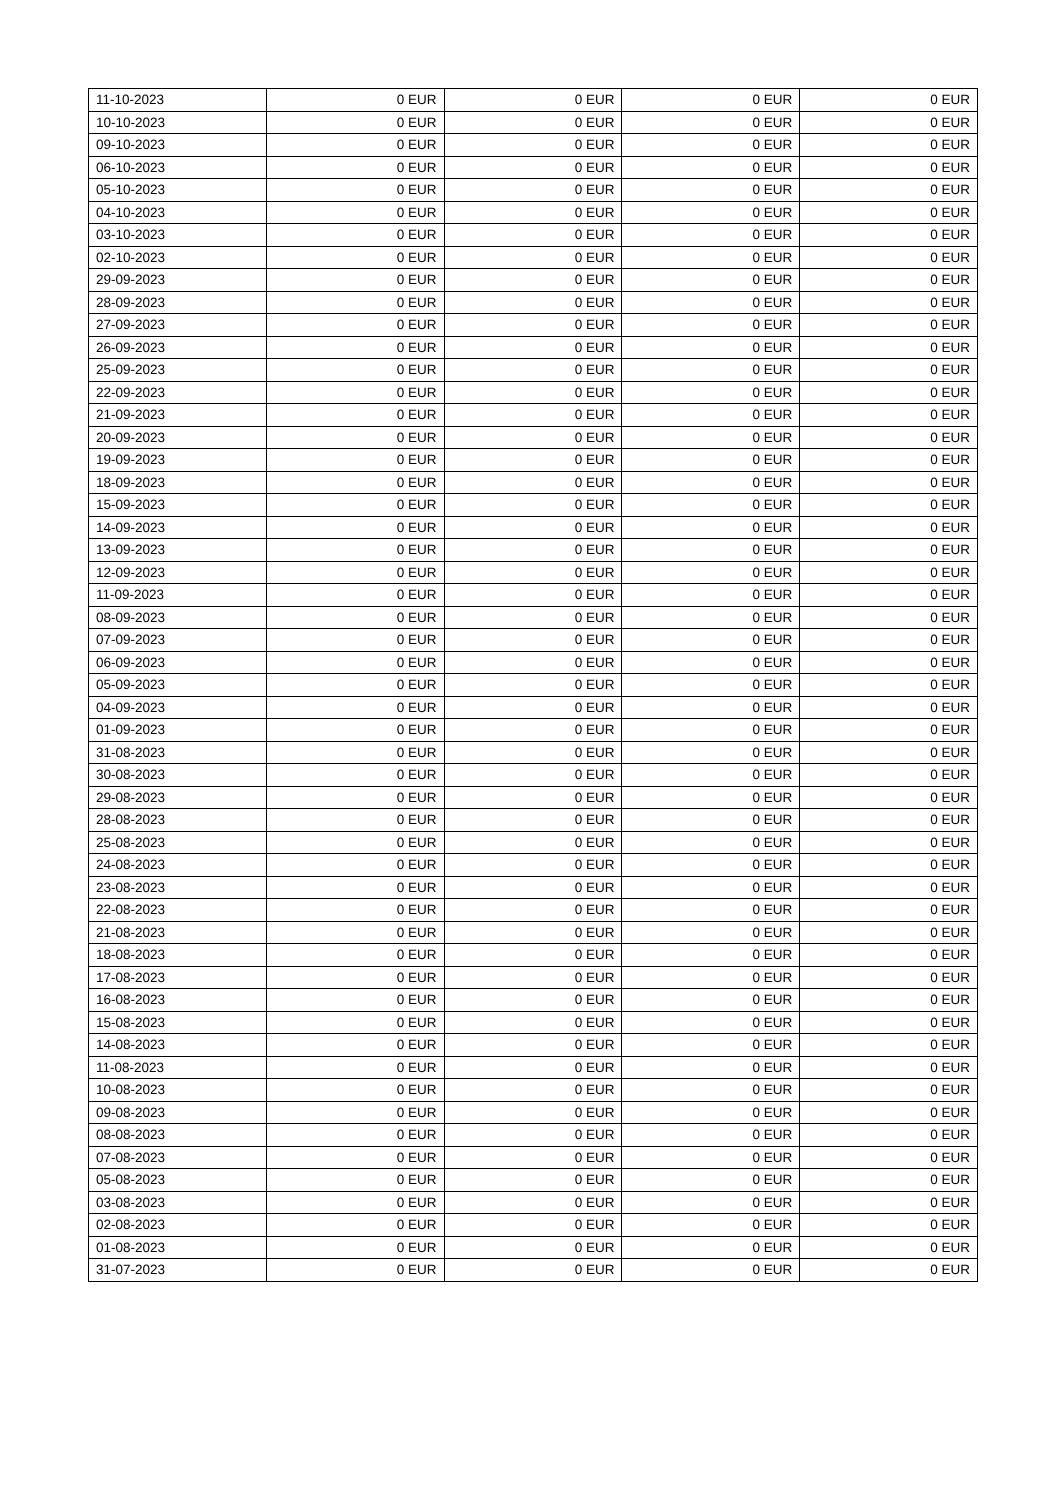| 11-10-2023 | 0 EUR | 0 EUR | 0 EUR | 0 EUR |
| 10-10-2023 | 0 EUR | 0 EUR | 0 EUR | 0 EUR |
| 09-10-2023 | 0 EUR | 0 EUR | 0 EUR | 0 EUR |
| 06-10-2023 | 0 EUR | 0 EUR | 0 EUR | 0 EUR |
| 05-10-2023 | 0 EUR | 0 EUR | 0 EUR | 0 EUR |
| 04-10-2023 | 0 EUR | 0 EUR | 0 EUR | 0 EUR |
| 03-10-2023 | 0 EUR | 0 EUR | 0 EUR | 0 EUR |
| 02-10-2023 | 0 EUR | 0 EUR | 0 EUR | 0 EUR |
| 29-09-2023 | 0 EUR | 0 EUR | 0 EUR | 0 EUR |
| 28-09-2023 | 0 EUR | 0 EUR | 0 EUR | 0 EUR |
| 27-09-2023 | 0 EUR | 0 EUR | 0 EUR | 0 EUR |
| 26-09-2023 | 0 EUR | 0 EUR | 0 EUR | 0 EUR |
| 25-09-2023 | 0 EUR | 0 EUR | 0 EUR | 0 EUR |
| 22-09-2023 | 0 EUR | 0 EUR | 0 EUR | 0 EUR |
| 21-09-2023 | 0 EUR | 0 EUR | 0 EUR | 0 EUR |
| 20-09-2023 | 0 EUR | 0 EUR | 0 EUR | 0 EUR |
| 19-09-2023 | 0 EUR | 0 EUR | 0 EUR | 0 EUR |
| 18-09-2023 | 0 EUR | 0 EUR | 0 EUR | 0 EUR |
| 15-09-2023 | 0 EUR | 0 EUR | 0 EUR | 0 EUR |
| 14-09-2023 | 0 EUR | 0 EUR | 0 EUR | 0 EUR |
| 13-09-2023 | 0 EUR | 0 EUR | 0 EUR | 0 EUR |
| 12-09-2023 | 0 EUR | 0 EUR | 0 EUR | 0 EUR |
| 11-09-2023 | 0 EUR | 0 EUR | 0 EUR | 0 EUR |
| 08-09-2023 | 0 EUR | 0 EUR | 0 EUR | 0 EUR |
| 07-09-2023 | 0 EUR | 0 EUR | 0 EUR | 0 EUR |
| 06-09-2023 | 0 EUR | 0 EUR | 0 EUR | 0 EUR |
| 05-09-2023 | 0 EUR | 0 EUR | 0 EUR | 0 EUR |
| 04-09-2023 | 0 EUR | 0 EUR | 0 EUR | 0 EUR |
| 01-09-2023 | 0 EUR | 0 EUR | 0 EUR | 0 EUR |
| 31-08-2023 | 0 EUR | 0 EUR | 0 EUR | 0 EUR |
| 30-08-2023 | 0 EUR | 0 EUR | 0 EUR | 0 EUR |
| 29-08-2023 | 0 EUR | 0 EUR | 0 EUR | 0 EUR |
| 28-08-2023 | 0 EUR | 0 EUR | 0 EUR | 0 EUR |
| 25-08-2023 | 0 EUR | 0 EUR | 0 EUR | 0 EUR |
| 24-08-2023 | 0 EUR | 0 EUR | 0 EUR | 0 EUR |
| 23-08-2023 | 0 EUR | 0 EUR | 0 EUR | 0 EUR |
| 22-08-2023 | 0 EUR | 0 EUR | 0 EUR | 0 EUR |
| 21-08-2023 | 0 EUR | 0 EUR | 0 EUR | 0 EUR |
| 18-08-2023 | 0 EUR | 0 EUR | 0 EUR | 0 EUR |
| 17-08-2023 | 0 EUR | 0 EUR | 0 EUR | 0 EUR |
| 16-08-2023 | 0 EUR | 0 EUR | 0 EUR | 0 EUR |
| 15-08-2023 | 0 EUR | 0 EUR | 0 EUR | 0 EUR |
| 14-08-2023 | 0 EUR | 0 EUR | 0 EUR | 0 EUR |
| 11-08-2023 | 0 EUR | 0 EUR | 0 EUR | 0 EUR |
| 10-08-2023 | 0 EUR | 0 EUR | 0 EUR | 0 EUR |
| 09-08-2023 | 0 EUR | 0 EUR | 0 EUR | 0 EUR |
| 08-08-2023 | 0 EUR | 0 EUR | 0 EUR | 0 EUR |
| 07-08-2023 | 0 EUR | 0 EUR | 0 EUR | 0 EUR |
| 05-08-2023 | 0 EUR | 0 EUR | 0 EUR | 0 EUR |
| 03-08-2023 | 0 EUR | 0 EUR | 0 EUR | 0 EUR |
| 02-08-2023 | 0 EUR | 0 EUR | 0 EUR | 0 EUR |
| 01-08-2023 | 0 EUR | 0 EUR | 0 EUR | 0 EUR |
| 31-07-2023 | 0 EUR | 0 EUR | 0 EUR | 0 EUR |